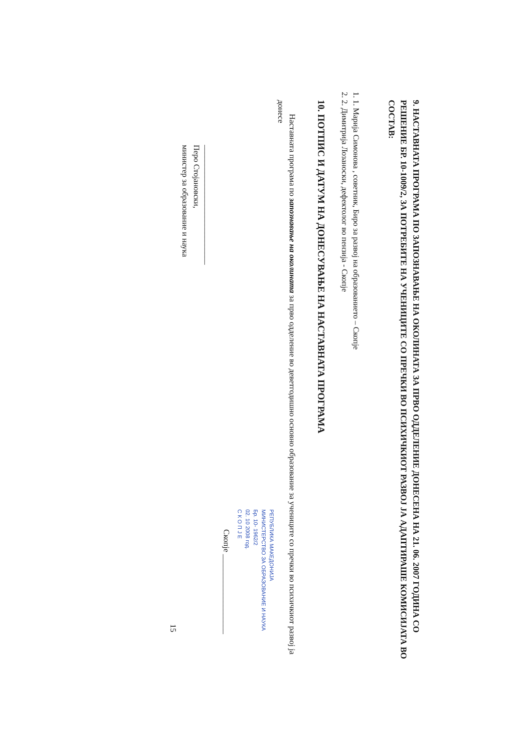9. НАСТАВНАТА ПРОГРАМА ПО ЗАПОЗНАВАЊЕ НА ОКОЛИНАТА ЗА ПРВО ОДДЕЛЕНИЕ ДОНЕСЕНА НА 21. 06. 2007 ГОДИНА СО РЕШЕНИЕ БР. 10-1009/2, ЗА ПОТРЕБИТЕ НА УЧЕНИЦИТЕ СО ПРЕЧКИ ВО ПСИХИЧКИОТ РАЗВОЈ ЈА АДАПТИРАШЕ КОМИСИЈАТА ВО СОСТАВ:
1. 1. Марија Симонова , советник, Биро за развој на образованието – Скопје
2. 2. Димитрија Лозаноски, дефектолог во пензија - Скопје
10. ПОТПИС И ДАТУМ НА ДОНЕСУВАЊЕ НА НАСТАВНАТА ПРОГРАМА
Наставната програма по запознавање на околината за прво одделение во деветгодишно основно образование за учениците со пречки во психичкиот развој ја донесе
РЕПУБЛИКА МАКЕДОНИЈА
МИНИСТЕРСТВО ЗА ОБРАЗОВАНИЕ И НАУКА
Бр. 10- 1962/2
02. 10 2008 год.
С К О П Ј Е
Скопје ____________________
______________________________
Перо Стојановски,
министер за образование и наука
15